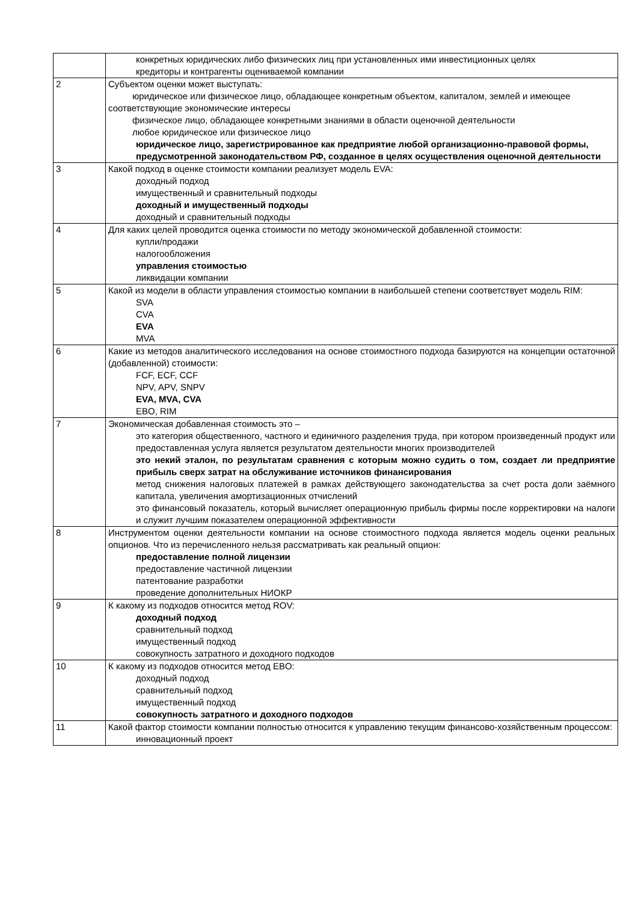| | конкретных юридических либо физических лиц при установленных ими инвестиционных целях кредиторы и контрагенты оцениваемой компании |
| 2 | Субъектом оценки может выступать: юридическое или физическое лицо, обладающее конкретным объектом, капиталом, землей и имеющее соответствующие экономические интересы физическое лицо, обладающее конкретными знаниями в области оценочной деятельности любое юридическое или физическое лицо юридическое лицо, зарегистрированное как предприятие любой организационно-правовой формы, предусмотренной законодательством РФ, созданное в целях осуществления оценочной деятельности |
| 3 | Какой подход в оценке стоимости компании реализует модель EVA: доходный подход имущественный и сравнительный подходы доходный и имущественный подходы доходный и сравнительный подходы |
| 4 | Для каких целей проводится оценка стоимости по методу экономической добавленной стоимости: купли/продажи налогообложения управления стоимостью ликвидации компании |
| 5 | Какой из модели в области управления стоимостью компании в наибольшей степени соответствует модель RIM: SVA CVA EVA MVA |
| 6 | Какие из методов аналитического исследования на основе стоимостного подхода базируются на концепции остаточной (добавленной) стоимости: FCF, ECF, CCF NPV, APV, SNPV EVA, MVA, CVA EBO, RIM |
| 7 | Экономическая добавленная стоимость это – это категория общественного, частного и единичного разделения труда, при котором произведенный продукт или предоставленная услуга является результатом деятельности многих производителей это некий эталон, по результатам сравнения с которым можно судить о том, создает ли предприятие прибыль сверх затрат на обслуживание источников финансирования метод снижения налоговых платежей в рамках действующего законодательства за счет роста доли заёмного капитала, увеличения амортизационных отчислений это финансовый показатель, который вычисляет операционную прибыль фирмы после корректировки на налоги и служит лучшим показателем операционной эффективности |
| 8 | Инструментом оценки деятельности компании на основе стоимостного подхода является модель оценки реальных опционов. Что из перечисленного нельзя рассматривать как реальный опцион: предоставление полной лицензии предоставление частичной лицензии патентование разработки проведение дополнительных НИОКР |
| 9 | К какому из подходов относится метод ROV: доходный подход сравнительный подход имущественный подход совокупность затратного и доходного подходов |
| 10 | К какому из подходов относится метод EBO: доходный подход сравнительный подход имущественный подход совокупность затратного и доходного подходов |
| 11 | Какой фактор стоимости компании полностью относится к управлению текущим финансово-хозяйственным процессом: инновационный проект |